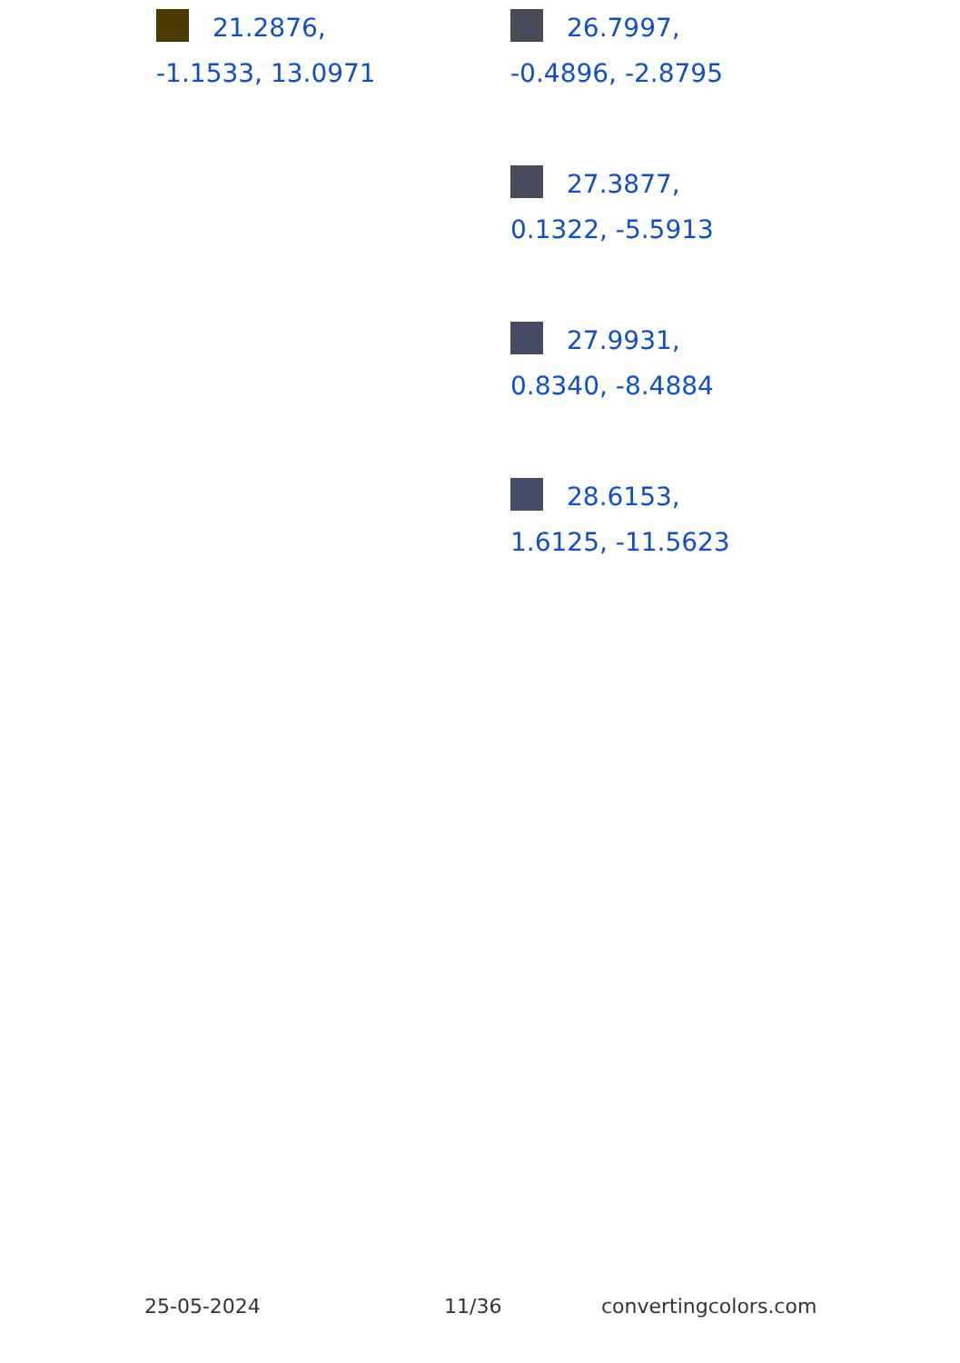21.2876, -1.1533, 13.0971
26.7997, -0.4896, -2.8795
27.3877, 0.1322, -5.5913
27.9931, 0.8340, -8.4884
28.6153, 1.6125, -11.5623
25-05-2024 11/36 convertingcolors.com